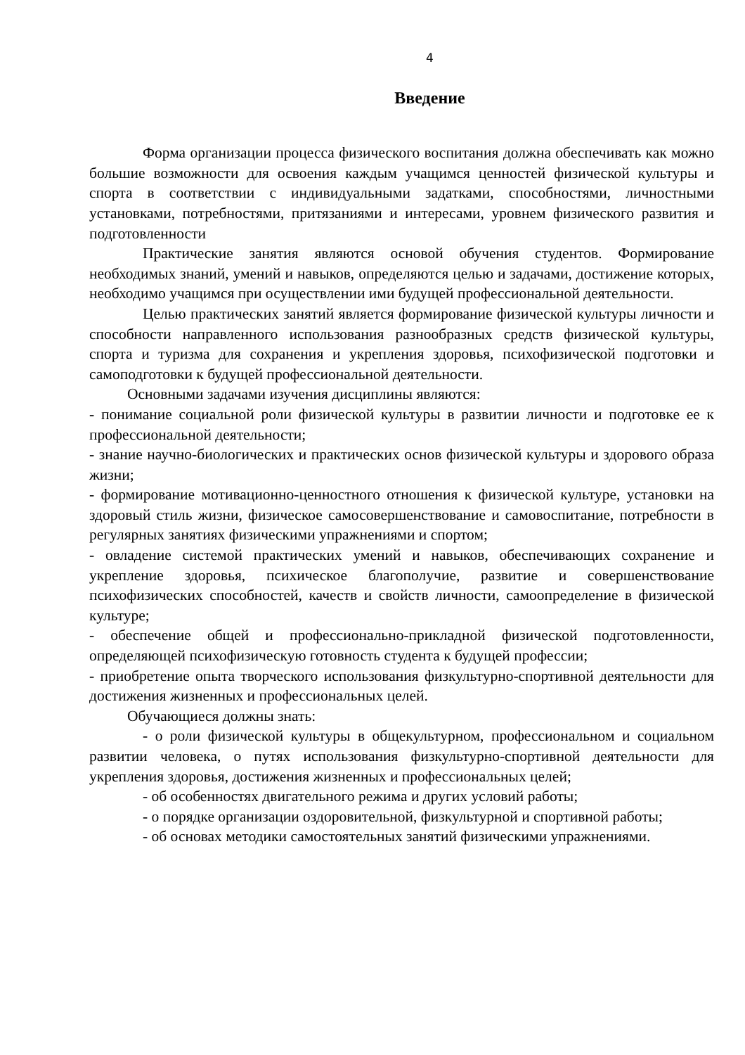4
Введение
Форма организации процесса физического воспитания должна обеспечивать как можно большие возможности для освоения каждым учащимся ценностей физической культуры и спорта в соответствии с индивидуальными задатками, способностями, личностными установками, потребностями, притязаниями и интересами, уровнем физического развития и подготовленности
Практические занятия являются основой обучения студентов. Формирование необходимых знаний, умений и навыков, определяются целью и задачами, достижение которых, необходимо учащимся при осуществлении ими будущей профессиональной деятельности.
Целью практических занятий является формирование физической культуры личности и способности направленного использования разнообразных средств физической культуры, спорта и туризма для сохранения и укрепления здоровья, психофизической подготовки и самоподготовки к будущей профессиональной деятельности.
Основными задачами изучения дисциплины являются:
- понимание социальной роли физической культуры в развитии личности и подготовке ее к профессиональной деятельности;
- знание научно-биологических и практических основ физической культуры и здорового образа жизни;
- формирование мотивационно-ценностного отношения к физической культуре, установки на здоровый стиль жизни, физическое самосовершенствование и самовоспитание, потребности в регулярных занятиях физическими упражнениями и спортом;
- овладение системой практических умений и навыков, обеспечивающих сохранение и укрепление здоровья, психическое благополучие, развитие и совершенствование психофизических способностей, качеств и свойств личности, самоопределение в физической культуре;
- обеспечение общей и профессионально-прикладной физической подготовленности, определяющей психофизическую готовность студента к будущей профессии;
- приобретение опыта творческого использования физкультурно-спортивной деятельности для достижения жизненных и профессиональных целей.
Обучающиеся должны знать:
- о роли физической культуры в общекультурном, профессиональном и социальном развитии человека, о путях использования физкультурно-спортивной деятельности для укрепления здоровья, достижения жизненных и профессиональных целей;
- об особенностях двигательного режима и других условий работы;
- о порядке организации оздоровительной, физкультурной и спортивной работы;
- об основах методики самостоятельных занятий физическими упражнениями.